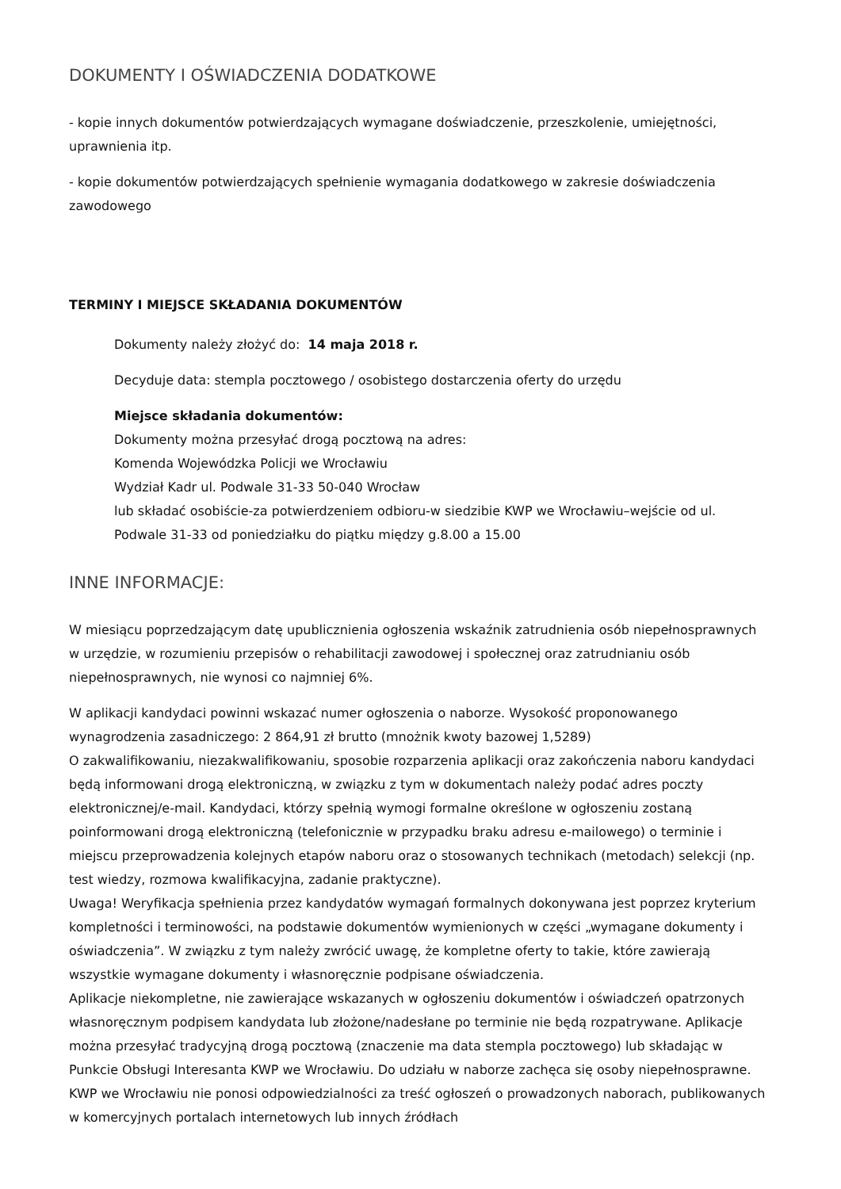DOKUMENTY I OŚWIADCZENIA DODATKOWE
- kopie innych dokumentów potwierdzających wymagane doświadczenie, przeszkolenie, umiejętności, uprawnienia itp.
- kopie dokumentów potwierdzających spełnienie wymagania dodatkowego w zakresie doświadczenia zawodowego
TERMINY I MIEJSCE SKŁADANIA DOKUMENTÓW
Dokumenty należy złożyć do: 14 maja 2018 r.
Decyduje data: stempla pocztowego / osobistego dostarczenia oferty do urzędu
Miejsce składania dokumentów:
Dokumenty można przesyłać drogą pocztową na adres:
Komenda Wojewódzka Policji we Wrocławiu
Wydział Kadr ul. Podwale 31-33 50-040 Wrocław
lub składać osobiście-za potwierdzeniem odbioru-w siedzibie KWP we Wrocławiu–wejście od ul. Podwale 31-33 od poniedziałku do piątku między g.8.00 a 15.00
INNE INFORMACJE:
W miesiącu poprzedzającym datę upublicznienia ogłoszenia wskaźnik zatrudnienia osób niepełnosprawnych w urzędzie, w rozumieniu przepisów o rehabilitacji zawodowej i społecznej oraz zatrudnianiu osób niepełnosprawnych, nie wynosi co najmniej 6%.
W aplikacji kandydaci powinni wskazać numer ogłoszenia o naborze. Wysokość proponowanego wynagrodzenia zasadniczego: 2 864,91 zł brutto (mnożnik kwoty bazowej 1,5289)
O zakwalifikowaniu, niezakwalifikowaniu, sposobie rozparzenia aplikacji oraz zakończenia naboru kandydaci będą informowani drogą elektroniczną, w związku z tym w dokumentach należy podać adres poczty elektronicznej/e-mail. Kandydaci, którzy spełnią wymogi formalne określone w ogłoszeniu zostaną poinformowani drogą elektroniczną (telefonicznie w przypadku braku adresu e-mailowego) o terminie i miejscu przeprowadzenia kolejnych etapów naboru oraz o stosowanych technikach (metodach) selekcji (np. test wiedzy, rozmowa kwalifikacyjna, zadanie praktyczne).
Uwaga! Weryfikacja spełnienia przez kandydatów wymagań formalnych dokonywana jest poprzez kryterium kompletności i terminowości, na podstawie dokumentów wymienionych w części „wymagane dokumenty i oświadczenia”. W związku z tym należy zwrócić uwagę, że kompletne oferty to takie, które zawierają wszystkie wymagane dokumenty i własnoręcznie podpisane oświadczenia.
Aplikacje niekompletne, nie zawierające wskazanych w ogłoszeniu dokumentów i oświadczeń opatrzonych własnoręcznym podpisem kandydata lub złożone/nadesłane po terminie nie będą rozpatrywane. Aplikacje można przesyłać tradycyjną drogą pocztową (znaczenie ma data stempla pocztowego) lub składając w Punkcie Obsługi Interesanta KWP we Wrocławiu. Do udziału w naborze zachęca się osoby niepełnosprawne. KWP we Wrocławiu nie ponosi odpowiedzialności za treść ogłoszeń o prowadzonych naborach, publikowanych w komercyjnych portalach internetowych lub innych źródłach